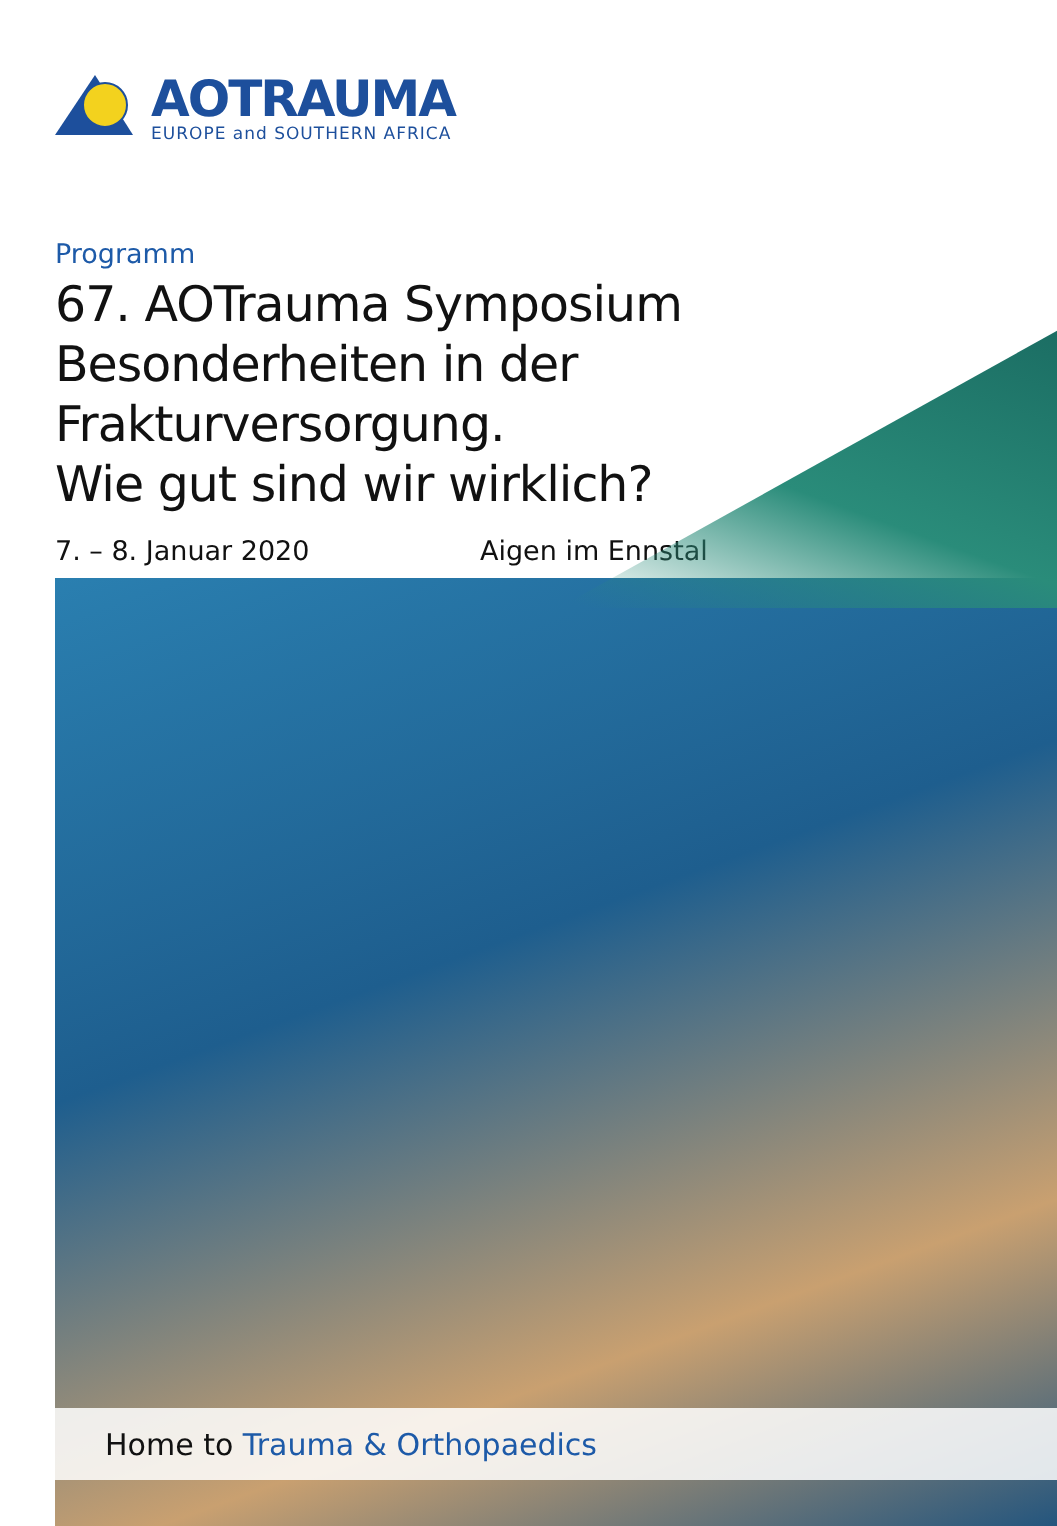AOTRAUMA
EUROPE and SOUTHERN AFRICA
Programm
67. AOTrauma Symposium
Besonderheiten in der Frakturversorgung.
Wie gut sind wir wirklich?
7. – 8. Januar 2020 Aigen im Ennstal
Home to Trauma & Orthopaedics